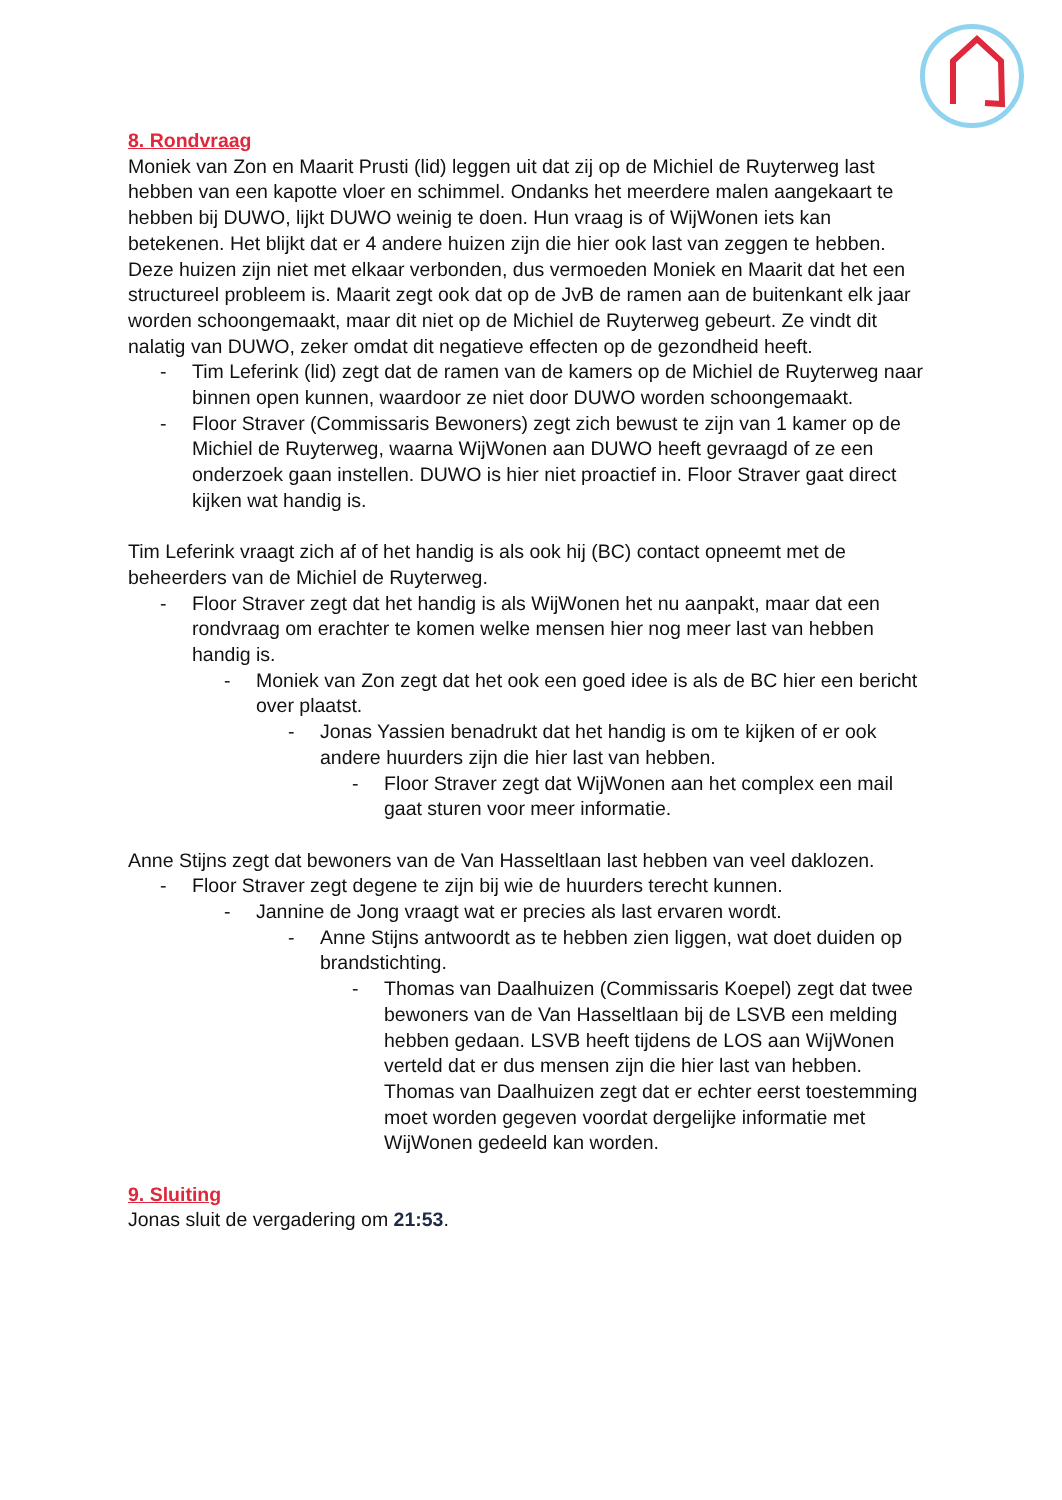8. Rondvraag
Moniek van Zon en Maarit Prusti (lid) leggen uit dat zij op de Michiel de Ruyterweg last hebben van een kapotte vloer en schimmel. Ondanks het meerdere malen aangekaart te hebben bij DUWO, lijkt DUWO weinig te doen. Hun vraag is of WijWonen iets kan betekenen. Het blijkt dat er 4 andere huizen zijn die hier ook last van zeggen te hebben. Deze huizen zijn niet met elkaar verbonden, dus vermoeden Moniek en Maarit dat het een structureel probleem is. Maarit zegt ook dat op de JvB de ramen aan de buitenkant elk jaar worden schoongemaakt, maar dit niet op de Michiel de Ruyterweg gebeurt. Ze vindt dit nalatig van DUWO, zeker omdat dit negatieve effecten op de gezondheid heeft.
- Tim Leferink (lid) zegt dat de ramen van de kamers op de Michiel de Ruyterweg naar binnen open kunnen, waardoor ze niet door DUWO worden schoongemaakt.
- Floor Straver (Commissaris Bewoners) zegt zich bewust te zijn van 1 kamer op de Michiel de Ruyterweg, waarna WijWonen aan DUWO heeft gevraagd of ze een onderzoek gaan instellen. DUWO is hier niet proactief in. Floor Straver gaat direct kijken wat handig is.
Tim Leferink vraagt zich af of het handig is als ook hij (BC) contact opneemt met de beheerders van de Michiel de Ruyterweg.
- Floor Straver zegt dat het handig is als WijWonen het nu aanpakt, maar dat een rondvraag om erachter te komen welke mensen hier nog meer last van hebben handig is.
- Moniek van Zon zegt dat het ook een goed idee is als de BC hier een bericht over plaatst.
- Jonas Yassien benadrukt dat het handig is om te kijken of er ook andere huurders zijn die hier last van hebben.
- Floor Straver zegt dat WijWonen aan het complex een mail gaat sturen voor meer informatie.
Anne Stijns zegt dat bewoners van de Van Hasseltlaan last hebben van veel daklozen.
- Floor Straver zegt degene te zijn bij wie de huurders terecht kunnen.
- Jannine de Jong vraagt wat er precies als last ervaren wordt.
- Anne Stijns antwoordt as te hebben zien liggen, wat doet duiden op brandstichting.
- Thomas van Daalhuizen (Commissaris Koepel) zegt dat twee bewoners van de Van Hasseltlaan bij de LSVB een melding hebben gedaan. LSVB heeft tijdens de LOS aan WijWonen verteld dat er dus mensen zijn die hier last van hebben. Thomas van Daalhuizen zegt dat er echter eerst toestemming moet worden gegeven voordat dergelijke informatie met WijWonen gedeeld kan worden.
9. Sluiting
Jonas sluit de vergadering om 21:53.